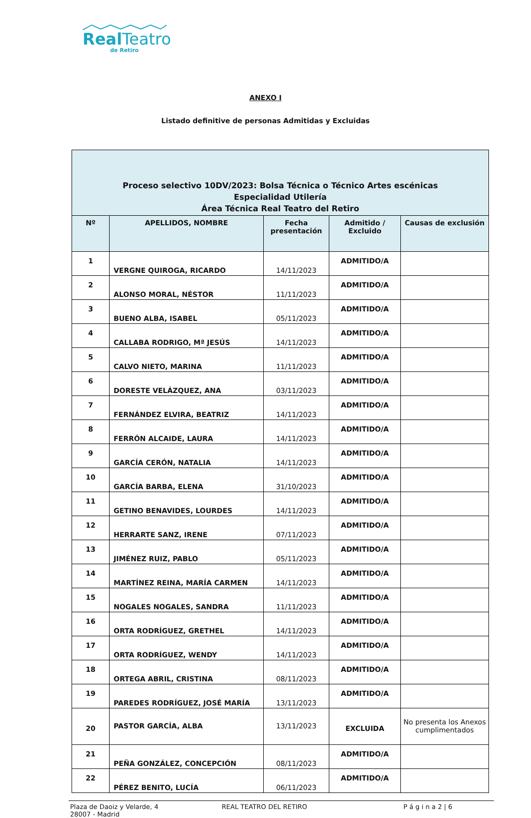Real Teatro
de Retiro
ANEXO I
Listado definitive de personas Admitidas y Excluidas
| Proceso selectivo 10DV/2023: Bolsa Técnica o Técnico Artes escénicas Especialidad Utilería Área Técnica Real Teatro del Retiro | | | | |
| Nº | APELLIDOS, NOMBRE | Fecha presentación | Admitido / Excluido | Causas de exclusión |
| 1 | VERGNE QUIROGA, RICARDO | 14/11/2023 | ADMITIDO/A | |
| 2 | ALONSO MORAL, NÉSTOR | 11/11/2023 | ADMITIDO/A | |
| 3 | BUENO ALBA, ISABEL | 05/11/2023 | ADMITIDO/A | |
| 4 | CALLABA RODRIGO, Mª JESÚS | 14/11/2023 | ADMITIDO/A | |
| 5 | CALVO NIETO, MARINA | 11/11/2023 | ADMITIDO/A | |
| 6 | DORESTE VELÁZQUEZ, ANA | 03/11/2023 | ADMITIDO/A | |
| 7 | FERNÁNDEZ ELVIRA, BEATRIZ | 14/11/2023 | ADMITIDO/A | |
| 8 | FERRÓN ALCAIDE, LAURA | 14/11/2023 | ADMITIDO/A | |
| 9 | GARCÍA CERÓN, NATALIA | 14/11/2023 | ADMITIDO/A | |
| 10 | GARCÍA BARBA, ELENA | 31/10/2023 | ADMITIDO/A | |
| 11 | GETINO BENAVIDES, LOURDES | 14/11/2023 | ADMITIDO/A | |
| 12 | HERRARTE SANZ, IRENE | 07/11/2023 | ADMITIDO/A | |
| 13 | JIMÉNEZ RUIZ, PABLO | 05/11/2023 | ADMITIDO/A | |
| 14 | MARTÍNEZ REINA, MARÍA CARMEN | 14/11/2023 | ADMITIDO/A | |
| 15 | NOGALES NOGALES, SANDRA | 11/11/2023 | ADMITIDO/A | |
| 16 | ORTA RODRÍGUEZ, GRETHEL | 14/11/2023 | ADMITIDO/A | |
| 17 | ORTA RODRÍGUEZ, WENDY | 14/11/2023 | ADMITIDO/A | |
| 18 | ORTEGA ABRIL, CRISTINA | 08/11/2023 | ADMITIDO/A | |
| 19 | PAREDES RODRÍGUEZ, JOSÉ MARÍA | 13/11/2023 | ADMITIDO/A | |
| 20 | PASTOR GARCÍA, ALBA | 13/11/2023 | EXCLUIDA | No presenta los Anexos cumplimentados |
| 21 | PEÑA GONZÁLEZ, CONCEPCIÓN | 08/11/2023 | ADMITIDO/A | |
| 22 | PÉREZ BENITO, LUCÍA | 06/11/2023 | ADMITIDO/A | |
Plaza de Daoiz y Velarde, 4
28007 - Madrid
REAL TEATRO DEL RETIRO P á g i n a 2 | 6